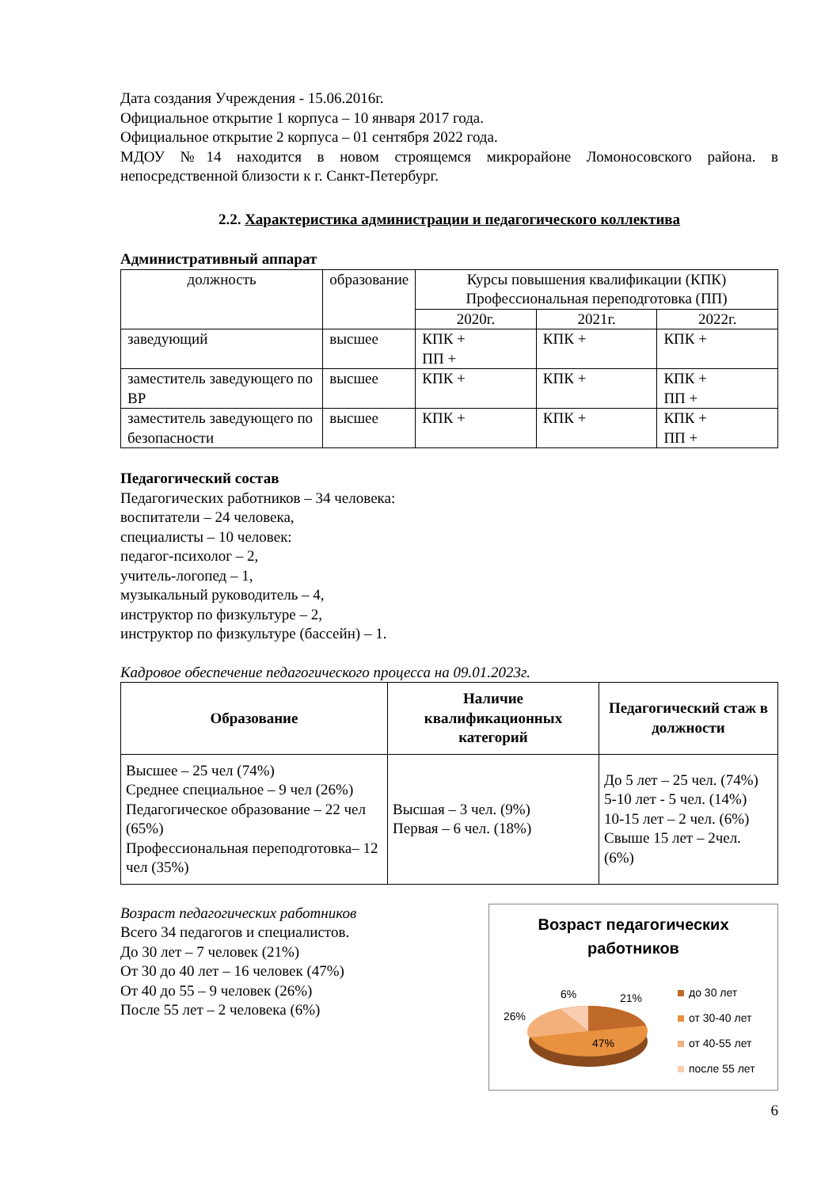Дата создания Учреждения - 15.06.2016г.
Официальное открытие 1 корпуса – 10 января 2017 года.
Официальное открытие 2 корпуса – 01 сентября 2022 года.
МДОУ №14 находится в новом строящемся микрорайоне Ломоносовского района. в непосредственной близости к г. Санкт-Петербург.
2.2. Характеристика администрации и педагогического коллектива
Административный аппарат
| должность | образование | Курсы повышения квалификации (КПК) Профессиональная переподготовка (ПП) | | |
| --- | --- | --- | --- | --- |
| | | 2020г. | 2021г. | 2022г. |
| заведующий | высшее | КПК + ПП + | КПК + | КПК + |
| заместитель заведующего по ВР | высшее | КПК + | КПК + | КПК + ПП + |
| заместитель заведующего по безопасности | высшее | КПК + | КПК + | КПК + ПП + |
Педагогический состав
Педагогических работников – 34 человека:
воспитатели – 24 человека,
специалисты – 10 человек:
педагог-психолог – 2,
учитель-логопед – 1,
музыкальный руководитель – 4,
инструктор по физкультуре – 2,
инструктор по физкультуре (бассейн) – 1.
Кадровое обеспечение педагогического процесса на 09.01.2023г.
| Образование | Наличие квалификационных категорий | Педагогический стаж в должности |
| --- | --- | --- |
| Высшее – 25 чел (74%) Среднее специальное – 9 чел (26%) Педагогическое образование – 22 чел (65%) Профессиональная переподготовка– 12 чел (35%) | Высшая – 3 чел. (9%) Первая – 6 чел. (18%) | До 5 лет – 25 чел. (74%) 5-10 лет - 5 чел. (14%) 10-15 лет – 2 чел. (6%) Свыше 15 лет – 2чел. (6%) |
Возраст педагогических работников
Всего 34 педагогов и специалистов.
До 30 лет – 7 человек (21%)
От 30 до 40 лет – 16 человек (47%)
От 40 до 55 – 9 человек (26%)
После 55 лет – 2 человека (6%)
Возраст педагогических
работников
6%
21%
26%
47%
до 30 лет
от 30-40 лет
от 40-55 лет
после 55 лет
6